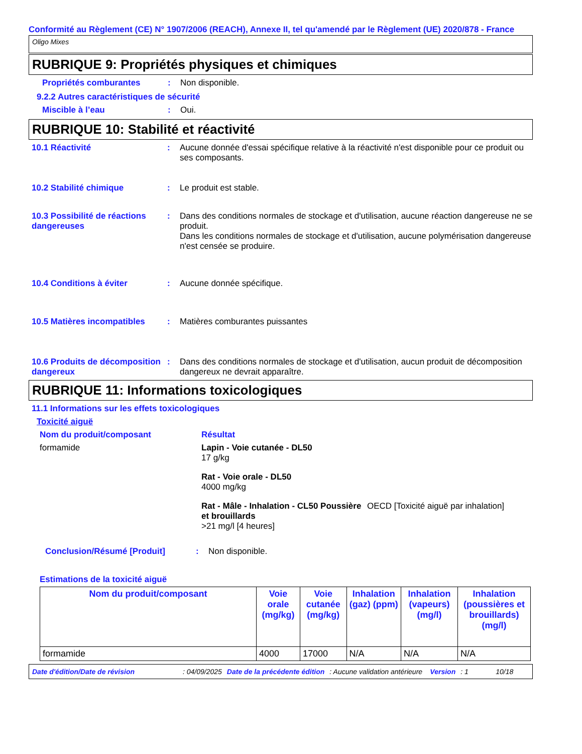Conformité au Règlement (CE) N° 1907/2006 (REACH), Annexe II, tel qu'amendé par le Règlement (UE) 2020/878 - France
Oligo Mixes
RUBRIQUE 9: Propriétés physiques et chimiques
Propriétés comburantes : Non disponible.
9.2.2 Autres caractéristiques de sécurité
Miscible à l’eau : Oui.
RUBRIQUE 10: Stabilité et réactivité
10.1 Réactivité : Aucune donnée d'essai spécifique relative à la réactivité n'est disponible pour ce produit ou ses composants.
10.2 Stabilité chimique : Le produit est stable.
10.3 Possibilité de réactions dangereuses
: Dans des conditions normales de stockage et d'utilisation, aucune réaction dangereuse ne se produit.
Dans les conditions normales de stockage et d'utilisation, aucune polymérisation dangereuse n'est censée se produire.
10.4 Conditions à éviter : Aucune donnée spécifique.
10.5 Matières incompatibles
: Matières comburantes puissantes
10.6 Produits de décomposition dangereux
: Dans des conditions normales de stockage et d'utilisation, aucun produit de décomposition dangereux ne devrait apparaître.
RUBRIQUE 11: Informations toxicologiques
11.1 Informations sur les effets toxicologiques
Toxicité aiguë
Nom du produit/composant
formamide
Résultat
Lapin - Voie cutanée - DL50
17 g/kg
Rat - Voie orale - DL50
4000 mg/kg
Rat - Mâle - Inhalation - CL50 Poussière et brouillards
>21 mg/l [4 heures]
OECD [Toxicité aiguë par inhalation]
Conclusion/Résumé [Produit] : Non disponible.
Estimations de la toxicité aiguë
| Nom du produit/composant | Voie orale (mg/kg) | Voie cutanée (mg/kg) | Inhalation (gaz) (ppm) | Inhalation (vapeurs) (mg/l) | Inhalation (poussières et brouillards) (mg/l) |
| --- | --- | --- | --- | --- | --- |
| formamide | 4000 | 17000 | N/A | N/A | N/A |
Date d'édition/Date de révision: 04/09/2025 Date de la précédente édition: Aucune validation antérieure Version: 1 10/18